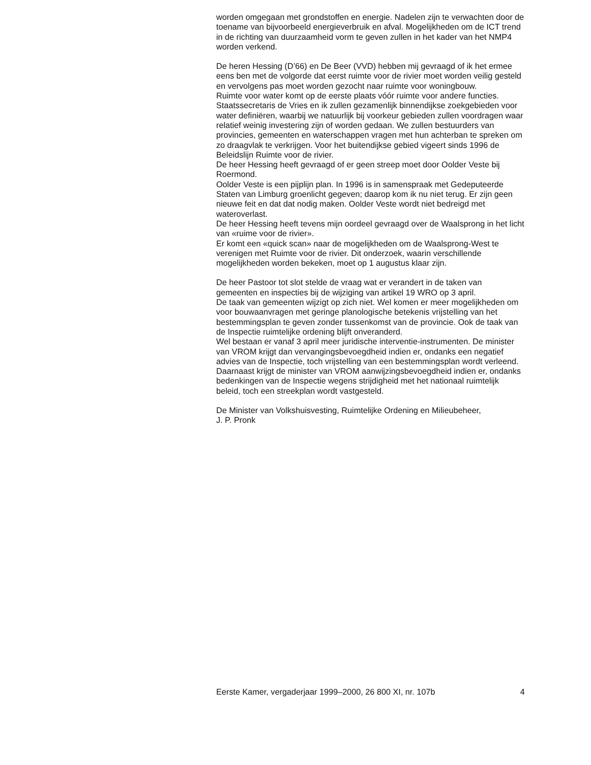worden omgegaan met grondstoffen en energie. Nadelen zijn te verwachten door de toename van bijvoorbeeld energieverbruik en afval. Mogelijkheden om de ICT trend in de richting van duurzaamheid vorm te geven zullen in het kader van het NMP4 worden verkend.
De heren Hessing (D’66) en De Beer (VVD) hebben mij gevraagd of ik het ermee eens ben met de volgorde dat eerst ruimte voor de rivier moet worden veilig gesteld en vervolgens pas moet worden gezocht naar ruimte voor woningbouw.
Ruimte voor water komt op de eerste plaats vóór ruimte voor andere functies. Staatssecretaris de Vries en ik zullen gezamenlijk binnendijkse zoekgebieden voor water definiëren, waarbij we natuurlijk bij voorkeur gebieden zullen voordragen waar relatief weinig investering zijn of worden gedaan. We zullen bestuurders van provincies, gemeenten en waterschappen vragen met hun achterban te spreken om zo draagvlak te verkrijgen. Voor het buitendijkse gebied vigeert sinds 1996 de Beleidslijn Ruimte voor de rivier.
De heer Hessing heeft gevraagd of er geen streep moet door Oolder Veste bij Roermond.
Oolder Veste is een pijplijn plan. In 1996 is in samenspraak met Gedeputeerde Staten van Limburg groenlicht gegeven; daarop kom ik nu niet terug. Er zijn geen nieuwe feit en dat dat nodig maken. Oolder Veste wordt niet bedreigd met wateroverlast.
De heer Hessing heeft tevens mijn oordeel gevraagd over de Waalsprong in het licht van «ruime voor de rivier».
Er komt een «quick scan» naar de mogelijkheden om de Waalsprong-West te verenigen met Ruimte voor de rivier. Dit onderzoek, waarin verschillende mogelijkheden worden bekeken, moet op 1 augustus klaar zijn.
De heer Pastoor tot slot stelde de vraag wat er verandert in de taken van gemeenten en inspecties bij de wijziging van artikel 19 WRO op 3 april.
De taak van gemeenten wijzigt op zich niet. Wel komen er meer mogelijkheden om voor bouwaanvragen met geringe planologische betekenis vrijstelling van het bestemmingsplan te geven zonder tussenkomst van de provincie. Ook de taak van de Inspectie ruimtelijke ordening blijft onveranderd.
Wel bestaan er vanaf 3 april meer juridische interventie-instrumenten. De minister van VROM krijgt dan vervangingsbevoegdheid indien er, ondanks een negatief advies van de Inspectie, toch vrijstelling van een bestemmingsplan wordt verleend. Daarnaast krijgt de minister van VROM aanwijzingsbevoegdheid indien er, ondanks bedenkingen van de Inspectie wegens strijdigheid met het nationaal ruimtelijk beleid, toch een streekplan wordt vastgesteld.
De Minister van Volkshuisvesting, Ruimtelijke Ordening en Milieubeheer,
J. P. Pronk
Eerste Kamer, vergaderjaar 1999–2000, 26 800 XI, nr. 107b 4